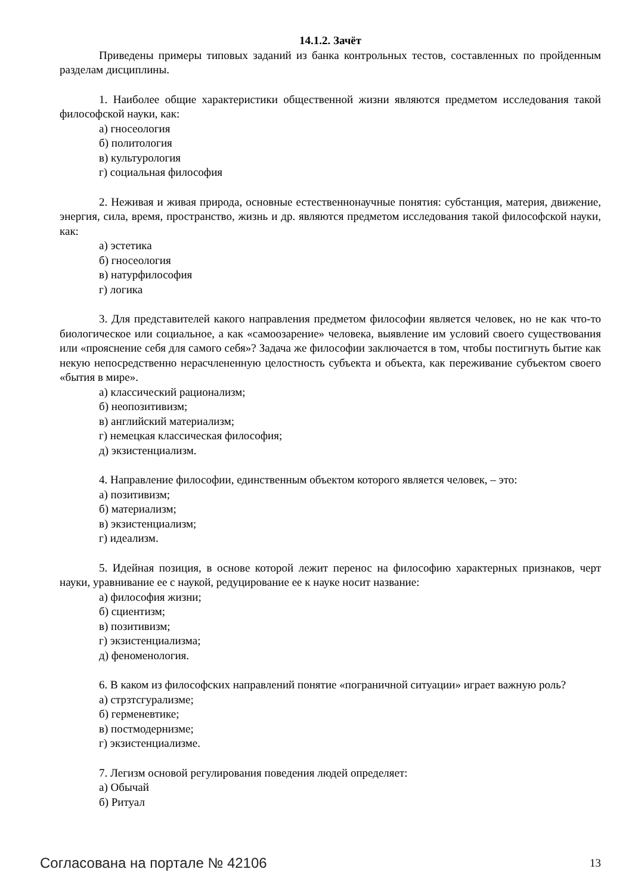14.1.2. Зачёт
Приведены примеры типовых заданий из банка контрольных тестов, составленных по пройденным разделам дисциплины.
1. Наиболее общие характеристики общественной жизни являются предметом исследования такой философской науки, как:
а) гносеология
б) политология
в) культурология
г) социальная философия
2. Неживая и живая природа, основные естественнонаучные понятия: субстанция, материя, движение, энергия, сила, время, пространство, жизнь и др. являются предметом исследования такой философской науки, как:
а) эстетика
б) гносеология
в) натурфилософия
г) логика
3. Для представителей какого направления предметом философии является человек, но не как что-то биологическое или социальное, а как «самоозарение» человека, выявление им условий своего существования или «прояснение себя для самого себя»? Задача же философии заключается в том, чтобы постигнуть бытие как некую непосредственно нерасчлененную целостность субъекта и объекта, как переживание субъектом своего «бытия в мире».
а) классический рационализм;
б) неопозитивизм;
в) английский материализм;
г) немецкая классическая философия;
д) экзистенциализм.
4. Направление философии, единственным объектом которого является человек, – это:
а) позитивизм;
б) материализм;
в) экзистенциализм;
г) идеализм.
5. Идейная позиция, в основе которой лежит перенос на философию характерных признаков, черт науки, уравнивание ее с наукой, редуцирование ее к науке носит название:
а) философия жизни;
б) сциентизм;
в) позитивизм;
г) экзистенциализма;
д) феноменология.
6. В каком из философских направлений понятие «пограничной ситуации» играет важную роль?
а) стрзтсгурализме;
б) герменевтике;
в) постмодернизме;
г) экзистенциализме.
7. Легизм основой регулирования поведения людей определяет:
а) Обычай
б) Ритуал
Согласована на портале № 42106 13